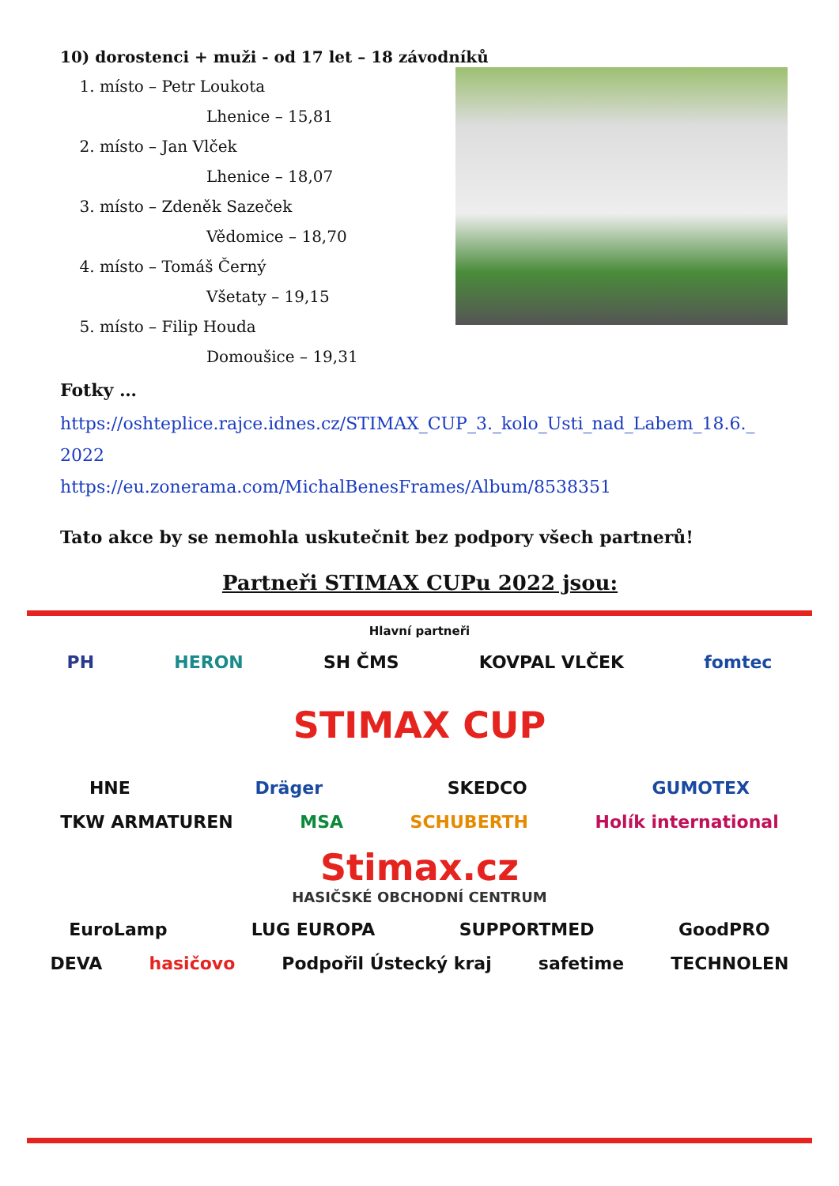10) dorostenci + muži - od 17 let – 18 závodníků
1. místo – Petr Loukota
Lhenice – 15,81
2. místo – Jan Vlček
Lhenice – 18,07
3. místo – Zdeněk Sazeček
Vědomice – 18,70
4. místo – Tomáš Černý
Všetaty – 19,15
5. místo – Filip Houda
Domoušice – 19,31
Fotky …
https://oshteplice.rajce.idnes.cz/STIMAX_CUP_3._kolo_Usti_nad_Labem_18.6._
2022
https://eu.zonerama.com/MichalBenesFrames/Album/8538351
Tato akce by se nemohla uskutečnit bez podpory všech partnerů!
Partneři STIMAX CUPu 2022 jsou:
Hlavní partneři
PH HERON SH ČMS KOVPAL VLČEK fomtec
STIMAX CUP
HNE Dräger SKEDCO GUMOTEX
TKW ARMATUREN MSA SCHUBERTH Holík international
Stimax.cz
HASIČSKÉ OBCHODNÍ CENTRUM
EuroLamp LUG EUROPA SUPPORTMED GoodPRO
DEVA hasičovo Podpořil Ústecký kraj safetime TECHNOLEN